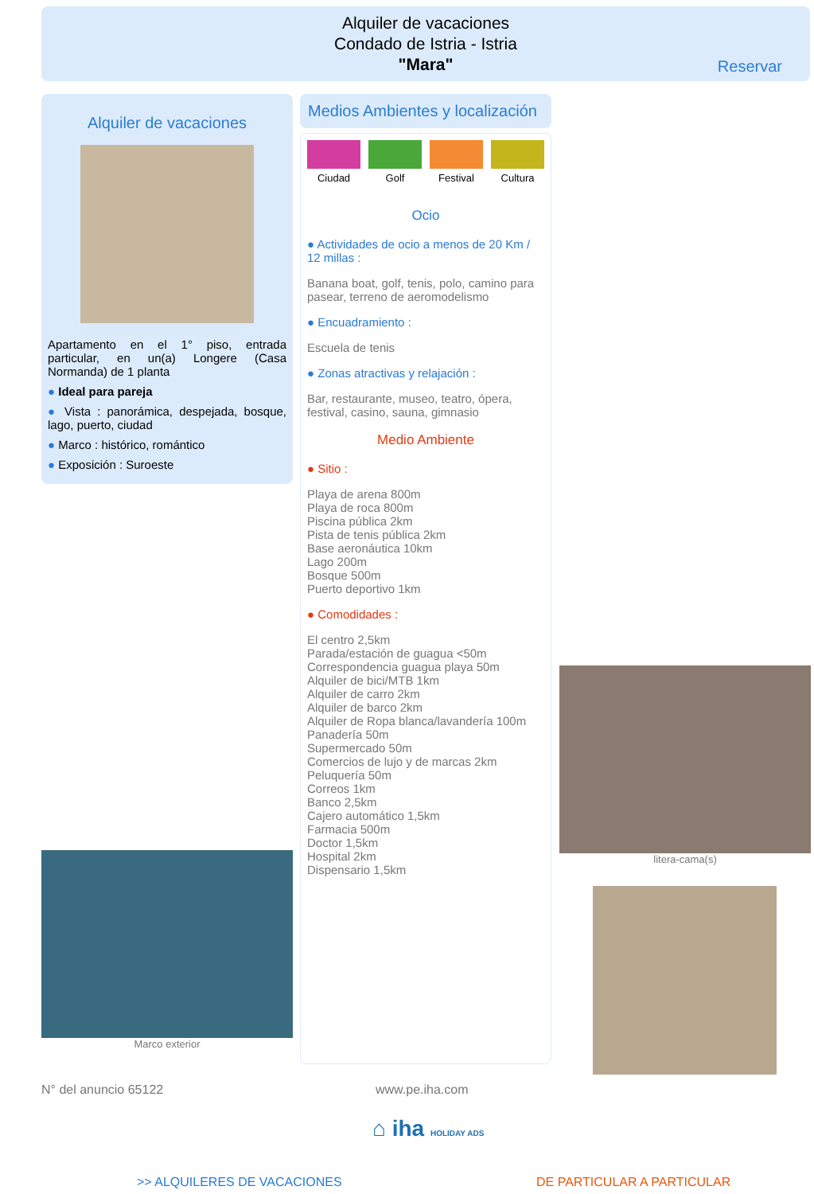Alquiler de vacaciones
Condado de Istria - Istria
"Mara"
Reservar
Alquiler de vacaciones
Apartamento en el 1° piso, entrada particular, en un(a) Longere (Casa Normanda) de 1 planta
● Ideal para pareja
● Vista : panorámica, despejada, bosque, lago, puerto, ciudad
● Marco : histórico, romántico
● Exposición : Suroeste
Medios Ambientes y localización
Ciudad Golf Festival Cultura
Ocio
● Actividades de ocio a menos de 20 Km / 12 millas :
Banana boat, golf, tenis, polo, camino para pasear, terreno de aeromodelismo
● Encuadramiento :
Escuela de tenis
● Zonas atractivas y relajación :
Bar, restaurante, museo, teatro, ópera, festival, casino, sauna, gimnasio
Medio Ambiente
● Sitio :
Playa de arena 800m
Playa de roca 800m
Piscina pública 2km
Pista de tenis pública 2km
Base aeronáutica 10km
Lago 200m
Bosque 500m
Puerto deportivo 1km
● Comodidades :
El centro 2,5km
Parada/estación de guagua <50m
Correspondencia guagua playa 50m
Alquiler de bici/MTB 1km
Alquiler de carro 2km
Alquiler de barco 2km
Alquiler de Ropa blanca/lavandería 100m
Panadería 50m
Supermercado 50m
Comercios de lujo y de marcas 2km
Peluquería 50m
Correos 1km
Banco 2,5km
Cajero automático 1,5km
Farmacia 500m
Doctor 1,5km
Hospital 2km
Dispensario 1,5km
Marco exterior
litera-cama(s)
N° del anuncio 65122 www.pe.iha.com
⌂ iha HOLIDAY ADS
>> ALQUILERES DE VACACIONES DE PARTICULAR A PARTICULAR